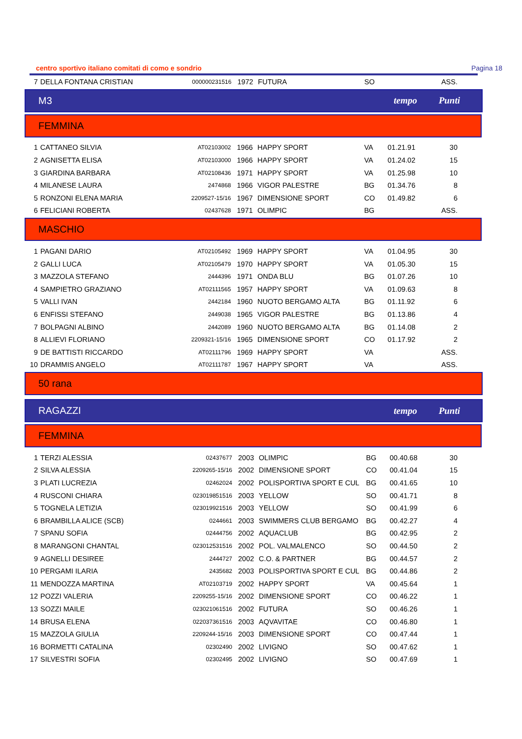centro sportivo italiano comitati di como e sondrio Pagina 18
| 7 | DELLA FONTANA CRISTIAN | 000000231516 | 1972 | FUTURA | SO | | ASS. |
M3 tempo Punti
FEMMINA
| 1 | CATTANEO SILVIA | AT02103002 | 1966 | HAPPY SPORT | VA | 01.21.91 | 30 |
| 2 | AGNISETTA ELISA | AT02103000 | 1966 | HAPPY SPORT | VA | 01.24.02 | 15 |
| 3 | GIARDINA BARBARA | AT02108436 | 1971 | HAPPY SPORT | VA | 01.25.98 | 10 |
| 4 | MILANESE LAURA | 2474868 | 1966 | VIGOR PALESTRE | BG | 01.34.76 | 8 |
| 5 | RONZONI ELENA MARIA | 2209527-15/16 | 1967 | DIMENSIONE SPORT | CO | 01.49.82 | 6 |
| 6 | FELICIANI ROBERTA | 02437628 | 1971 | OLIMPIC | BG | | ASS. |
MASCHIO
| 1 | PAGANI DARIO | AT02105492 | 1969 | HAPPY SPORT | VA | 01.04.95 | 30 |
| 2 | GALLI LUCA | AT02105479 | 1970 | HAPPY SPORT | VA | 01.05.30 | 15 |
| 3 | MAZZOLA STEFANO | 2444396 | 1971 | ONDA BLU | BG | 01.07.26 | 10 |
| 4 | SAMPIETRO GRAZIANO | AT02111565 | 1957 | HAPPY SPORT | VA | 01.09.63 | 8 |
| 5 | VALLI IVAN | 2442184 | 1960 | NUOTO BERGAMO ALTA | BG | 01.11.92 | 6 |
| 6 | ENFISSI STEFANO | 2449038 | 1965 | VIGOR PALESTRE | BG | 01.13.86 | 4 |
| 7 | BOLPAGNI ALBINO | 2442089 | 1960 | NUOTO BERGAMO ALTA | BG | 01.14.08 | 2 |
| 8 | ALLIEVI FLORIANO | 2209321-15/16 | 1965 | DIMENSIONE SPORT | CO | 01.17.92 | 2 |
| 9 | DE BATTISTI RICCARDO | AT02111796 | 1969 | HAPPY SPORT | VA | | ASS. |
| 10 | DRAMMIS ANGELO | AT02111787 | 1967 | HAPPY SPORT | VA | | ASS. |
50 rana
RAGAZZI tempo Punti
FEMMINA
| 1 | TERZI ALESSIA | 02437677 | 2003 | OLIMPIC | BG | 00.40.68 | 30 |
| 2 | SILVA ALESSIA | 2209265-15/16 | 2002 | DIMENSIONE SPORT | CO | 00.41.04 | 15 |
| 3 | PLATI LUCREZIA | 02462024 | 2002 | POLISPORTIVA SPORT E CUL | BG | 00.41.65 | 10 |
| 4 | RUSCONI CHIARA | 023019851516 | 2003 | YELLOW | SO | 00.41.71 | 8 |
| 5 | TOGNELA LETIZIA | 023019921516 | 2003 | YELLOW | SO | 00.41.99 | 6 |
| 6 | BRAMBILLA ALICE (SCB) | 0244661 | 2003 | SWIMMERS CLUB BERGAMO | BG | 00.42.27 | 4 |
| 7 | SPANU SOFIA | 02444756 | 2002 | AQUACLUB | BG | 00.42.95 | 2 |
| 8 | MARANGONI CHANTAL | 023012531516 | 2002 | POL. VALMALENCO | SO | 00.44.50 | 2 |
| 9 | AGNELLI DESIREE | 2444727 | 2002 | C.O. & PARTNER | BG | 00.44.57 | 2 |
| 10 | PERGAMI ILARIA | 2435682 | 2003 | POLISPORTIVA SPORT E CUL | BG | 00.44.86 | 2 |
| 11 | MENDOZZA MARTINA | AT02103719 | 2002 | HAPPY SPORT | VA | 00.45.64 | 1 |
| 12 | POZZI VALERIA | 2209255-15/16 | 2002 | DIMENSIONE SPORT | CO | 00.46.22 | 1 |
| 13 | SOZZI MAILE | 023021061516 | 2002 | FUTURA | SO | 00.46.26 | 1 |
| 14 | BRUSA ELENA | 022037361516 | 2003 | AQVAVITAE | CO | 00.46.80 | 1 |
| 15 | MAZZOLA GIULIA | 2209244-15/16 | 2003 | DIMENSIONE SPORT | CO | 00.47.44 | 1 |
| 16 | BORMETTI CATALINA | 02302490 | 2002 | LIVIGNO | SO | 00.47.62 | 1 |
| 17 | SILVESTRI SOFIA | 02302495 | 2002 | LIVIGNO | SO | 00.47.69 | 1 |